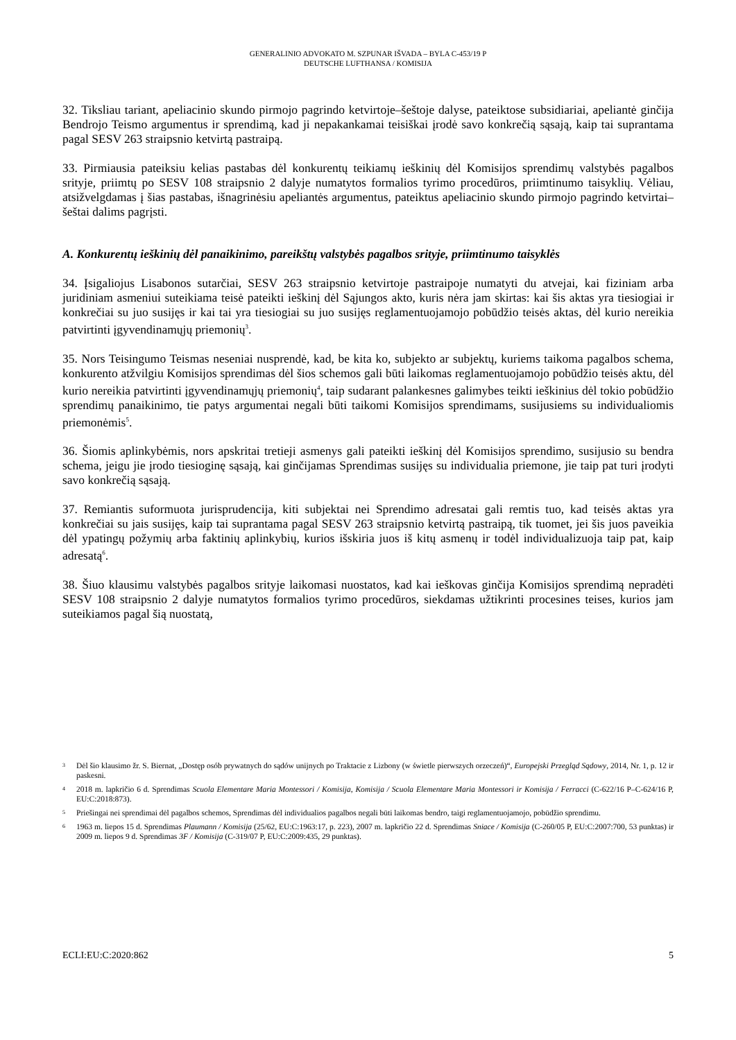GENERALINIO ADVOKATO M. SZPUNAR IŠVADA – BYLA C-453/19 P
DEUTSCHE LUFTHANSA / KOMISIJA
32. Tiksliau tariant, apeliacinio skundo pirmojo pagrindo ketvirtoje–šeštoje dalyse, pateiktose subsidiariai, apeliantė ginčija Bendrojo Teismo argumentus ir sprendimą, kad ji nepakankamai teisiškai įrodė savo konkrečią sąsają, kaip tai suprantama pagal SESV 263 straipsnio ketvirtą pastraipą.
33. Pirmiausia pateiksiu kelias pastabas dėl konkurentų teikiamų ieškinių dėl Komisijos sprendimų valstybės pagalbos srityje, priimtų po SESV 108 straipsnio 2 dalyje numatytos formalios tyrimo procedūros, priimtinumo taisyklių. Vėliau, atsižvelgdamas į šias pastabas, išnagrinėsiu apeliantės argumentus, pateiktus apeliacinio skundo pirmojo pagrindo ketvirtai–šeštai dalims pagrįsti.
A. Konkurentų ieškinių dėl panaikinimo, pareikštų valstybės pagalbos srityje, priimtinumo taisyklės
34. Įsigaliojus Lisabonos sutarčiai, SESV 263 straipsnio ketvirtoje pastraipoje numatyti du atvejai, kai fiziniam arba juridiniam asmeniui suteikiama teisė pateikti ieškinį dėl Sąjungos akto, kuris nėra jam skirtas: kai šis aktas yra tiesiogiai ir konkrečiai su juo susijęs ir kai tai yra tiesiogiai su juo susijęs reglamentuojamojo pobūdžio teisės aktas, dėl kurio nereikia patvirtinti įgyvendinamųjų priemonių<sup>3</sup>.
35. Nors Teisingumo Teismas neseniai nusprendė, kad, be kita ko, subjekto ar subjektų, kuriems taikoma pagalbos schema, konkurento atžvilgiu Komisijos sprendimas dėl šios schemos gali būti laikomas reglamentuojamojo pobūdžio teisės aktu, dėl kurio nereikia patvirtinti įgyvendinamųjų priemonių<sup>4</sup>, taip sudarant palankesnes galimybes teikti ieškinius dėl tokio pobūdžio sprendimų panaikinimo, tie patys argumentai negali būti taikomi Komisijos sprendimams, susijusiems su individualiomis priemonėmis<sup>5</sup>.
36. Šiomis aplinkybėmis, nors apskritai tretieji asmenys gali pateikti ieškinį dėl Komisijos sprendimo, susijusio su bendra schema, jeigu jie įrodo tiesioginę sąsają, kai ginčijamas Sprendimas susijęs su individualia priemone, jie taip pat turi įrodyti savo konkrečią sąsają.
37. Remiantis suformuota jurisprudencija, kiti subjektai nei Sprendimo adresatai gali remtis tuo, kad teisės aktas yra konkrečiai su jais susijęs, kaip tai suprantama pagal SESV 263 straipsnio ketvirtą pastraipą, tik tuomet, jei šis juos paveikia dėl ypatingų požymių arba faktinių aplinkybių, kurios išskiria juos iš kitų asmenų ir todėl individualizuoja taip pat, kaip adresatą<sup>6</sup>.
38. Šiuo klausimu valstybės pagalbos srityje laikomasi nuostatos, kad kai ieškovas ginčija Komisijos sprendimą nepradėti SESV 108 straipsnio 2 dalyje numatytos formalios tyrimo procedūros, siekdamas užtikrinti procesines teises, kurios jam suteikiamos pagal šią nuostatą,
3 Dėl šio klausimo žr. S. Biernat, „Dostęp osób prywatnych do sądów unijnych po Traktacie z Lizbony (w świetle pierwszych orzeczeń)“, Europejski Przegląd Sądowy, 2014, Nr. 1, p. 12 ir paskesni.
4 2018 m. lapkričio 6 d. Sprendimas Scuola Elementare Maria Montessori / Komisija, Komisija / Scuola Elementare Maria Montessori ir Komisija / Ferracci (C-622/16 P–C-624/16 P, EU:C:2018:873).
5 Priešingai nei sprendimai dėl pagalbos schemos, Sprendimas dėl individualios pagalbos negali būti laikomas bendro, taigi reglamentuojamojo, pobūdžio sprendimu.
6 1963 m. liepos 15 d. Sprendimas Plaumann / Komisija (25/62, EU:C:1963:17, p. 223), 2007 m. lapkričio 22 d. Sprendimas Sniace / Komisija (C-260/05 P, EU:C:2007:700, 53 punktas) ir 2009 m. liepos 9 d. Sprendimas 3F / Komisija (C-319/07 P, EU:C:2009:435, 29 punktas).
ECLI:EU:C:2020:862 5